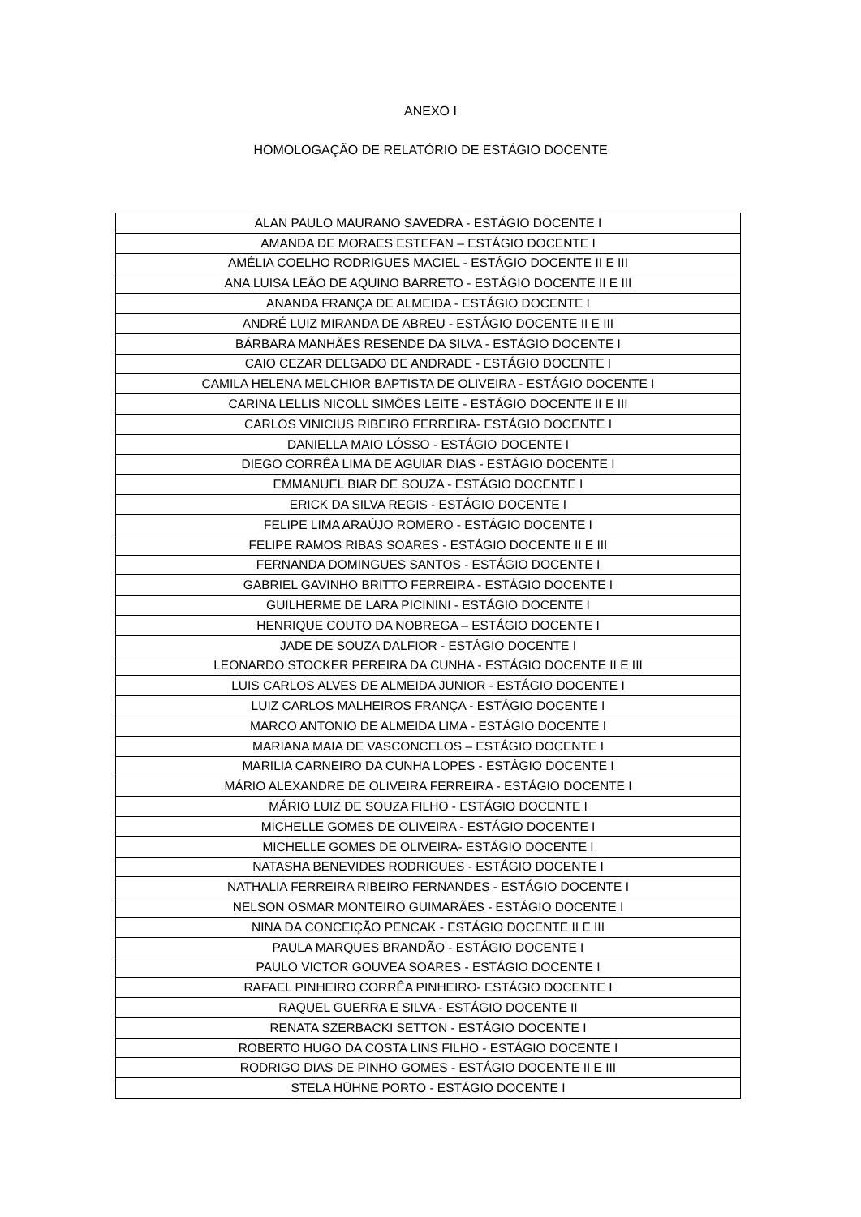ANEXO I
HOMOLOGAÇÃO DE RELATÓRIO DE ESTÁGIO DOCENTE
| ALAN PAULO MAURANO SAVEDRA - ESTÁGIO DOCENTE I |
| AMANDA DE MORAES ESTEFAN – ESTÁGIO DOCENTE I |
| AMÉLIA COELHO RODRIGUES MACIEL - ESTÁGIO DOCENTE II E III |
| ANA LUISA LEÃO DE AQUINO BARRETO - ESTÁGIO DOCENTE II E III |
| ANANDA FRANÇA DE ALMEIDA - ESTÁGIO DOCENTE I |
| ANDRÉ LUIZ MIRANDA DE ABREU - ESTÁGIO DOCENTE II E III |
| BÁRBARA MANHÃES RESENDE DA SILVA - ESTÁGIO DOCENTE I |
| CAIO CEZAR DELGADO DE ANDRADE - ESTÁGIO DOCENTE I |
| CAMILA HELENA MELCHIOR BAPTISTA DE OLIVEIRA - ESTÁGIO DOCENTE I |
| CARINA LELLIS NICOLL SIMÕES LEITE - ESTÁGIO DOCENTE II E III |
| CARLOS VINICIUS RIBEIRO FERREIRA- ESTÁGIO DOCENTE I |
| DANIELLA MAIO LÓSSO - ESTÁGIO DOCENTE I |
| DIEGO CORRÊA LIMA DE AGUIAR DIAS - ESTÁGIO DOCENTE I |
| EMMANUEL BIAR DE SOUZA - ESTÁGIO DOCENTE I |
| ERICK DA SILVA REGIS - ESTÁGIO DOCENTE I |
| FELIPE LIMA ARAÚJO ROMERO - ESTÁGIO DOCENTE I |
| FELIPE RAMOS RIBAS SOARES - ESTÁGIO DOCENTE II E III |
| FERNANDA DOMINGUES SANTOS - ESTÁGIO DOCENTE I |
| GABRIEL GAVINHO BRITTO FERREIRA - ESTÁGIO DOCENTE I |
| GUILHERME DE LARA PICININI - ESTÁGIO DOCENTE I |
| HENRIQUE COUTO DA NOBREGA – ESTÁGIO DOCENTE I |
| JADE DE SOUZA DALFIOR - ESTÁGIO DOCENTE I |
| LEONARDO STOCKER PEREIRA DA CUNHA - ESTÁGIO DOCENTE II E III |
| LUIS CARLOS ALVES DE ALMEIDA JUNIOR - ESTÁGIO DOCENTE I |
| LUIZ CARLOS MALHEIROS FRANÇA - ESTÁGIO DOCENTE I |
| MARCO ANTONIO DE ALMEIDA LIMA - ESTÁGIO DOCENTE I |
| MARIANA MAIA DE VASCONCELOS – ESTÁGIO DOCENTE I |
| MARILIA CARNEIRO DA CUNHA LOPES - ESTÁGIO DOCENTE I |
| MÁRIO ALEXANDRE DE OLIVEIRA FERREIRA - ESTÁGIO DOCENTE I |
| MÁRIO LUIZ DE SOUZA FILHO - ESTÁGIO DOCENTE I |
| MICHELLE GOMES DE OLIVEIRA - ESTÁGIO DOCENTE I |
| MICHELLE GOMES DE OLIVEIRA- ESTÁGIO DOCENTE I |
| NATASHA BENEVIDES RODRIGUES - ESTÁGIO DOCENTE I |
| NATHALIA FERREIRA RIBEIRO FERNANDES - ESTÁGIO DOCENTE I |
| NELSON OSMAR MONTEIRO GUIMARÃES - ESTÁGIO DOCENTE I |
| NINA DA CONCEIÇÃO PENCAK - ESTÁGIO DOCENTE II E III |
| PAULA MARQUES BRANDÃO - ESTÁGIO DOCENTE I |
| PAULO VICTOR GOUVEA SOARES - ESTÁGIO DOCENTE I |
| RAFAEL PINHEIRO CORRÊA PINHEIRO- ESTÁGIO DOCENTE I |
| RAQUEL GUERRA E SILVA - ESTÁGIO DOCENTE II |
| RENATA SZERBACKI SETTON - ESTÁGIO DOCENTE I |
| ROBERTO HUGO DA COSTA LINS FILHO - ESTÁGIO DOCENTE I |
| RODRIGO DIAS DE PINHO GOMES - ESTÁGIO DOCENTE II E III |
| STELA HÜHNE PORTO - ESTÁGIO DOCENTE I |